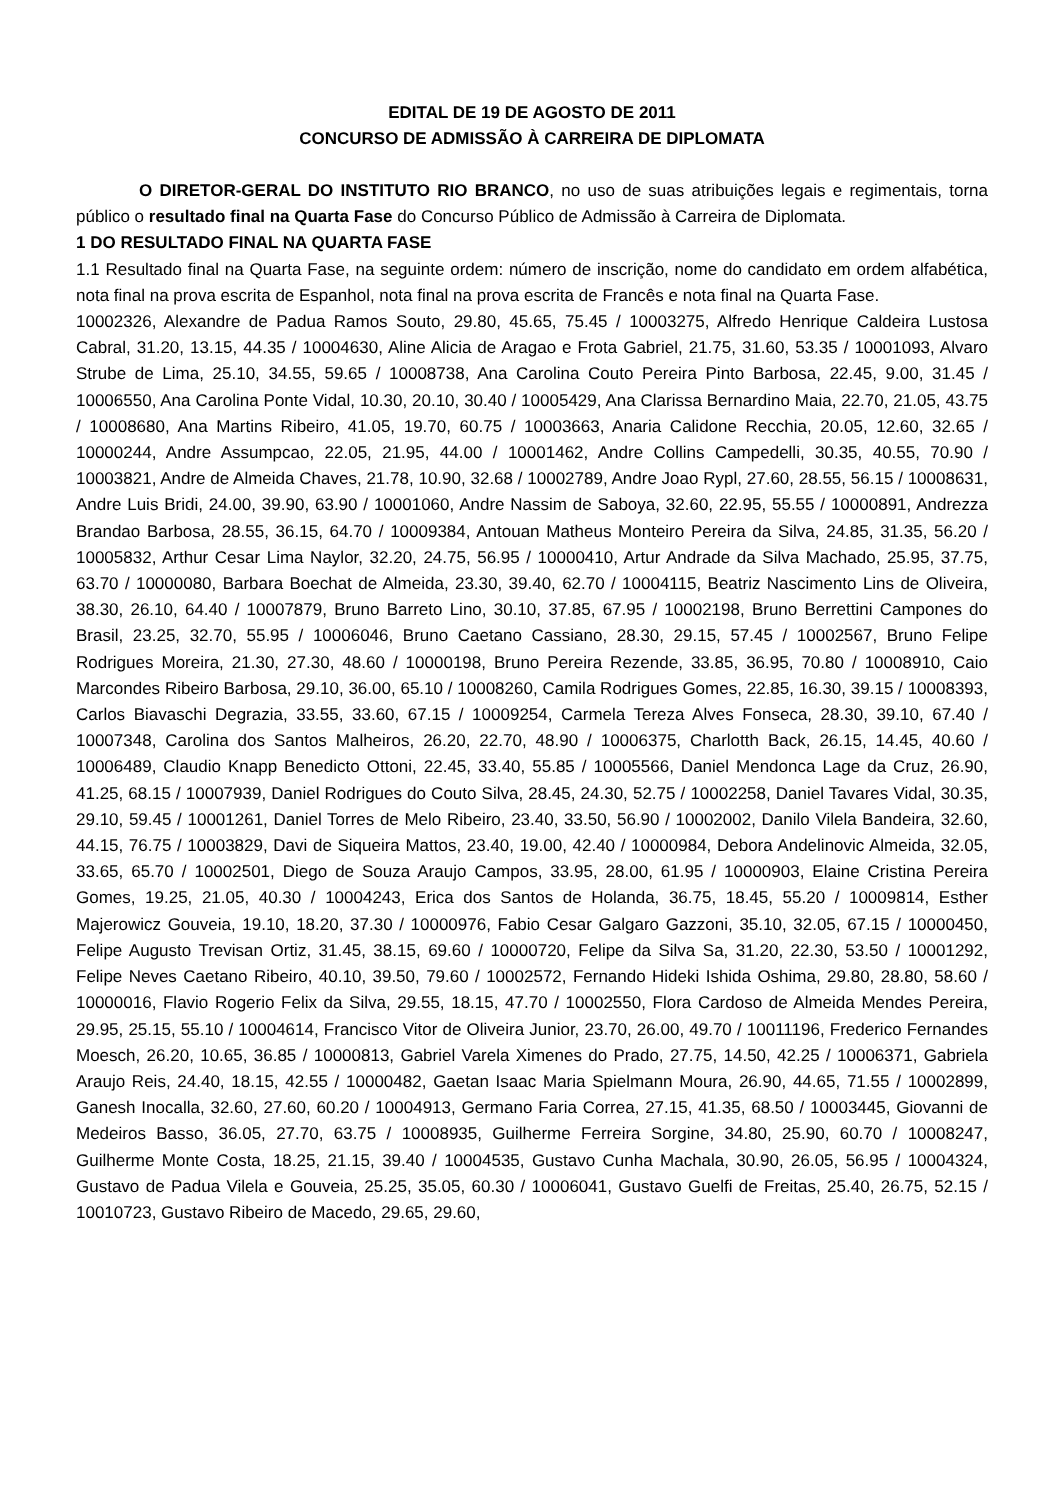EDITAL DE 19 DE AGOSTO DE 2011
CONCURSO DE ADMISSÃO À CARREIRA DE DIPLOMATA
O DIRETOR-GERAL DO INSTITUTO RIO BRANCO, no uso de suas atribuições legais e regimentais, torna público o resultado final na Quarta Fase do Concurso Público de Admissão à Carreira de Diplomata.
1 DO RESULTADO FINAL NA QUARTA FASE
1.1 Resultado final na Quarta Fase, na seguinte ordem: número de inscrição, nome do candidato em ordem alfabética, nota final na prova escrita de Espanhol, nota final na prova escrita de Francês e nota final na Quarta Fase.
10002326, Alexandre de Padua Ramos Souto, 29.80, 45.65, 75.45 / 10003275, Alfredo Henrique Caldeira Lustosa Cabral, 31.20, 13.15, 44.35 / 10004630, Aline Alicia de Aragao e Frota Gabriel, 21.75, 31.60, 53.35 / 10001093, Alvaro Strube de Lima, 25.10, 34.55, 59.65 / 10008738, Ana Carolina Couto Pereira Pinto Barbosa, 22.45, 9.00, 31.45 / 10006550, Ana Carolina Ponte Vidal, 10.30, 20.10, 30.40 / 10005429, Ana Clarissa Bernardino Maia, 22.70, 21.05, 43.75 / 10008680, Ana Martins Ribeiro, 41.05, 19.70, 60.75 / 10003663, Anaria Calidone Recchia, 20.05, 12.60, 32.65 / 10000244, Andre Assumpcao, 22.05, 21.95, 44.00 / 10001462, Andre Collins Campedelli, 30.35, 40.55, 70.90 / 10003821, Andre de Almeida Chaves, 21.78, 10.90, 32.68 / 10002789, Andre Joao Rypl, 27.60, 28.55, 56.15 / 10008631, Andre Luis Bridi, 24.00, 39.90, 63.90 / 10001060, Andre Nassim de Saboya, 32.60, 22.95, 55.55 / 10000891, Andrezza Brandao Barbosa, 28.55, 36.15, 64.70 / 10009384, Antouan Matheus Monteiro Pereira da Silva, 24.85, 31.35, 56.20 / 10005832, Arthur Cesar Lima Naylor, 32.20, 24.75, 56.95 / 10000410, Artur Andrade da Silva Machado, 25.95, 37.75, 63.70 / 10000080, Barbara Boechat de Almeida, 23.30, 39.40, 62.70 / 10004115, Beatriz Nascimento Lins de Oliveira, 38.30, 26.10, 64.40 / 10007879, Bruno Barreto Lino, 30.10, 37.85, 67.95 / 10002198, Bruno Berrettini Campones do Brasil, 23.25, 32.70, 55.95 / 10006046, Bruno Caetano Cassiano, 28.30, 29.15, 57.45 / 10002567, Bruno Felipe Rodrigues Moreira, 21.30, 27.30, 48.60 / 10000198, Bruno Pereira Rezende, 33.85, 36.95, 70.80 / 10008910, Caio Marcondes Ribeiro Barbosa, 29.10, 36.00, 65.10 / 10008260, Camila Rodrigues Gomes, 22.85, 16.30, 39.15 / 10008393, Carlos Biavaschi Degrazia, 33.55, 33.60, 67.15 / 10009254, Carmela Tereza Alves Fonseca, 28.30, 39.10, 67.40 / 10007348, Carolina dos Santos Malheiros, 26.20, 22.70, 48.90 / 10006375, Charlotth Back, 26.15, 14.45, 40.60 / 10006489, Claudio Knapp Benedicto Ottoni, 22.45, 33.40, 55.85 / 10005566, Daniel Mendonca Lage da Cruz, 26.90, 41.25, 68.15 / 10007939, Daniel Rodrigues do Couto Silva, 28.45, 24.30, 52.75 / 10002258, Daniel Tavares Vidal, 30.35, 29.10, 59.45 / 10001261, Daniel Torres de Melo Ribeiro, 23.40, 33.50, 56.90 / 10002002, Danilo Vilela Bandeira, 32.60, 44.15, 76.75 / 10003829, Davi de Siqueira Mattos, 23.40, 19.00, 42.40 / 10000984, Debora Andelinovic Almeida, 32.05, 33.65, 65.70 / 10002501, Diego de Souza Araujo Campos, 33.95, 28.00, 61.95 / 10000903, Elaine Cristina Pereira Gomes, 19.25, 21.05, 40.30 / 10004243, Erica dos Santos de Holanda, 36.75, 18.45, 55.20 / 10009814, Esther Majerowicz Gouveia, 19.10, 18.20, 37.30 / 10000976, Fabio Cesar Galgaro Gazzoni, 35.10, 32.05, 67.15 / 10000450, Felipe Augusto Trevisan Ortiz, 31.45, 38.15, 69.60 / 10000720, Felipe da Silva Sa, 31.20, 22.30, 53.50 / 10001292, Felipe Neves Caetano Ribeiro, 40.10, 39.50, 79.60 / 10002572, Fernando Hideki Ishida Oshima, 29.80, 28.80, 58.60 / 10000016, Flavio Rogerio Felix da Silva, 29.55, 18.15, 47.70 / 10002550, Flora Cardoso de Almeida Mendes Pereira, 29.95, 25.15, 55.10 / 10004614, Francisco Vitor de Oliveira Junior, 23.70, 26.00, 49.70 / 10011196, Frederico Fernandes Moesch, 26.20, 10.65, 36.85 / 10000813, Gabriel Varela Ximenes do Prado, 27.75, 14.50, 42.25 / 10006371, Gabriela Araujo Reis, 24.40, 18.15, 42.55 / 10000482, Gaetan Isaac Maria Spielmann Moura, 26.90, 44.65, 71.55 / 10002899, Ganesh Inocalla, 32.60, 27.60, 60.20 / 10004913, Germano Faria Correa, 27.15, 41.35, 68.50 / 10003445, Giovanni de Medeiros Basso, 36.05, 27.70, 63.75 / 10008935, Guilherme Ferreira Sorgine, 34.80, 25.90, 60.70 / 10008247, Guilherme Monte Costa, 18.25, 21.15, 39.40 / 10004535, Gustavo Cunha Machala, 30.90, 26.05, 56.95 / 10004324, Gustavo de Padua Vilela e Gouveia, 25.25, 35.05, 60.30 / 10006041, Gustavo Guelfi de Freitas, 25.40, 26.75, 52.15 / 10010723, Gustavo Ribeiro de Macedo, 29.65, 29.60,